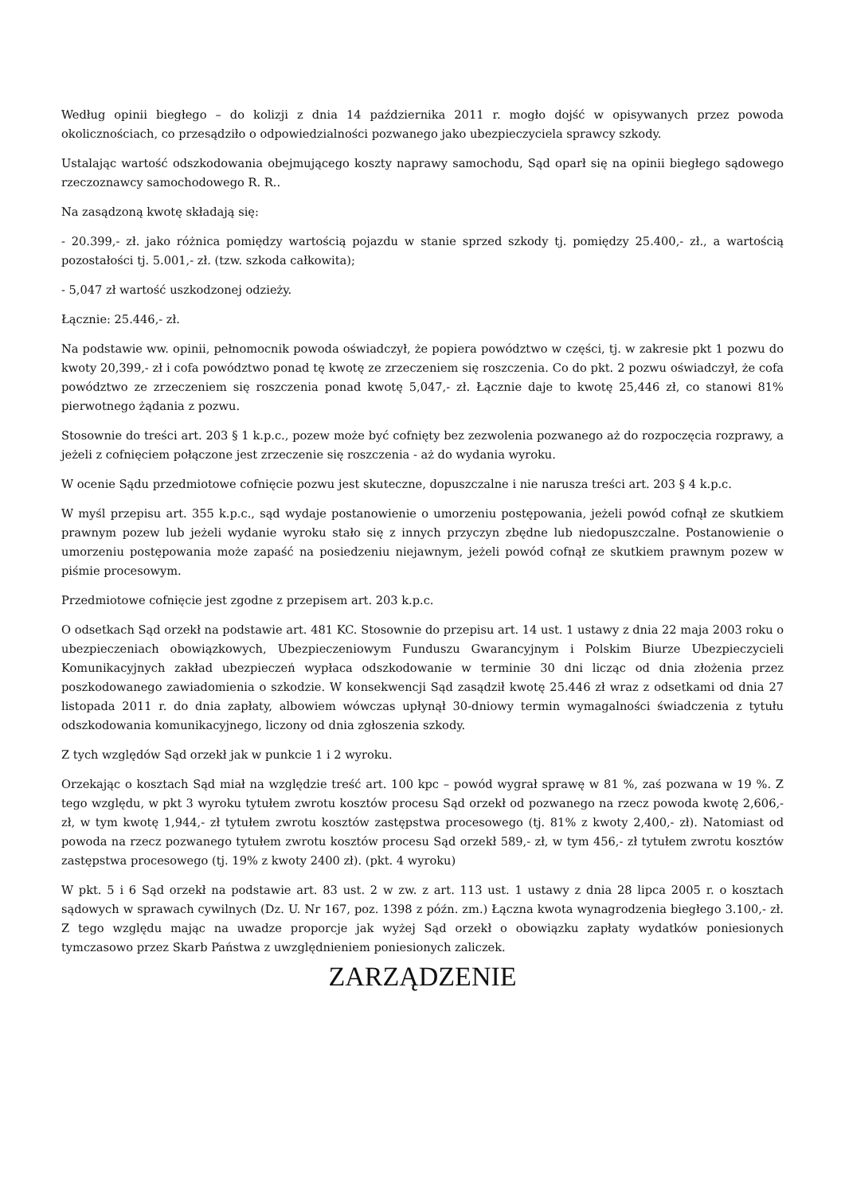Według opinii biegłego – do kolizji z dnia 14 października 2011 r. mogło dojść w opisywanych przez powoda okolicznościach, co przesądziło o odpowiedzialności pozwanego jako ubezpieczyciela sprawcy szkody.
Ustalając wartość odszkodowania obejmującego koszty naprawy samochodu, Sąd oparł się na opinii biegłego sądowego rzeczoznawcy samochodowego R. R..
Na zasądzoną kwotę składają się:
- 20.399,- zł. jako różnica pomiędzy wartością pojazdu w stanie sprzed szkody tj. pomiędzy 25.400,- zł., a wartością pozostałości tj. 5.001,- zł. (tzw. szkoda całkowita);
- 5,047 zł wartość uszkodzonej odzieży.
Łącznie: 25.446,- zł.
Na podstawie ww. opinii, pełnomocnik powoda oświadczył, że popiera powództwo w części, tj. w zakresie pkt 1 pozwu do kwoty 20,399,- zł i cofa powództwo ponad tę kwotę ze zrzeczeniem się roszczenia. Co do pkt. 2 pozwu oświadczył, że cofa powództwo ze zrzeczeniem się roszczenia ponad kwotę 5,047,- zł. Łącznie daje to kwotę 25,446 zł, co stanowi 81% pierwotnego żądania z pozwu.
Stosownie do treści art. 203 § 1 k.p.c., pozew może być cofnięty bez zezwolenia pozwanego aż do rozpoczęcia rozprawy, a jeżeli z cofnięciem połączone jest zrzeczenie się roszczenia - aż do wydania wyroku.
W ocenie Sądu przedmiotowe cofnięcie pozwu jest skuteczne, dopuszczalne i nie narusza treści art. 203 § 4 k.p.c.
W myśl przepisu art. 355 k.p.c., sąd wydaje postanowienie o umorzeniu postępowania, jeżeli powód cofnął ze skutkiem prawnym pozew lub jeżeli wydanie wyroku stało się z innych przyczyn zbędne lub niedopuszczalne. Postanowienie o umorzeniu postępowania może zapaść na posiedzeniu niejawnym, jeżeli powód cofnął ze skutkiem prawnym pozew w piśmie procesowym.
Przedmiotowe cofnięcie jest zgodne z przepisem art. 203 k.p.c.
O odsetkach Sąd orzekł na podstawie art. 481 KC. Stosownie do przepisu art. 14 ust. 1 ustawy z dnia 22 maja 2003 roku o ubezpieczeniach obowiązkowych, Ubezpieczeniowym Funduszu Gwarancyjnym i Polskim Biurze Ubezpieczycieli Komunikacyjnych zakład ubezpieczeń wypłaca odszkodowanie w terminie 30 dni licząc od dnia złożenia przez poszkodowanego zawiadomienia o szkodzie. W konsekwencji Sąd zasądził kwotę 25.446 zł wraz z odsetkami od dnia 27 listopada 2011 r. do dnia zapłaty, albowiem wówczas upłynął 30-dniowy termin wymagalności świadczenia z tytułu odszkodowania komunikacyjnego, liczony od dnia zgłoszenia szkody.
Z tych względów Sąd orzekł jak w punkcie 1 i 2 wyroku.
Orzekając o kosztach Sąd miał na względzie treść art. 100 kpc – powód wygrał sprawę w 81 %, zaś pozwana w 19 %. Z tego względu, w pkt 3 wyroku tytułem zwrotu kosztów procesu Sąd orzekł od pozwanego na rzecz powoda kwotę 2,606,- zł, w tym kwotę 1,944,- zł tytułem zwrotu kosztów zastępstwa procesowego (tj. 81% z kwoty 2,400,- zł). Natomiast od powoda na rzecz pozwanego tytułem zwrotu kosztów procesu Sąd orzekł 589,- zł, w tym 456,- zł tytułem zwrotu kosztów zastępstwa procesowego (tj. 19% z kwoty 2400 zł). (pkt. 4 wyroku)
W pkt. 5 i 6 Sąd orzekł na podstawie art. 83 ust. 2 w zw. z art. 113 ust. 1 ustawy z dnia 28 lipca 2005 r. o kosztach sądowych w sprawach cywilnych (Dz. U. Nr 167, poz. 1398 z późn. zm.) Łączna kwota wynagrodzenia biegłego 3.100,- zł. Z tego względu mając na uwadze proporcje jak wyżej Sąd orzekł o obowiązku zapłaty wydatków poniesionych tymczasowo przez Skarb Państwa z uwzględnieniem poniesionych zaliczek.
ZARZĄDZENIE